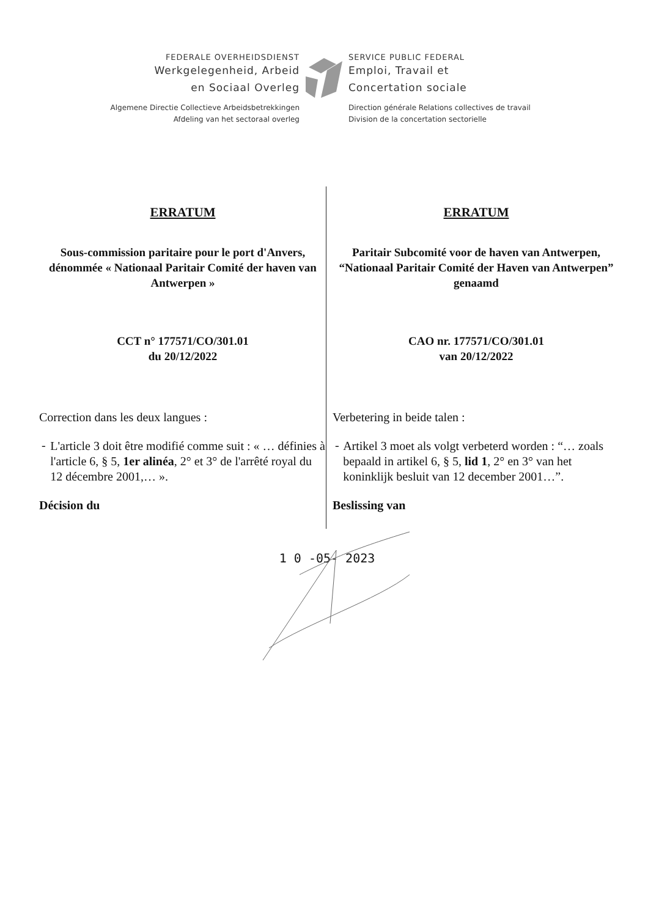FEDERALE OVERHEIDSDIENST
Werkgelegenheid, Arbeid
en Sociaal Overleg
Algemene Directie Collectieve Arbeidsbetrekkingen
Afdeling van het sectoraal overleg
SERVICE PUBLIC FEDERAL
Emploi, Travail et
Concertation sociale
Direction générale Relations collectives de travail
Division de la concertation sectorielle
ERRATUM
Sous-commission paritaire pour le port d'Anvers, dénommée « Nationaal Paritair Comité der haven van Antwerpen »
CCT n° 177571/CO/301.01
du 20/12/2022
Correction dans les deux langues :
-
L'article 3 doit être modifié comme suit : « … définies à l'article 6, § 5, 1er alinéa, 2° et 3° de l'arrêté royal du 12 décembre 2001,… ».
Décision du
ERRATUM
Paritair Subcomité voor de haven van Antwerpen, “Nationaal Paritair Comité der Haven van Antwerpen” genaamd
CAO nr. 177571/CO/301.01
van 20/12/2022
Verbetering in beide talen :
-
Artikel 3 moet als volgt verbeterd worden : “… zoals bepaald in artikel 6, § 5, lid 1, 2° en 3° van het koninklijk besluit van 12 december 2001…”.
Beslissing van
1 0 -05- 2023